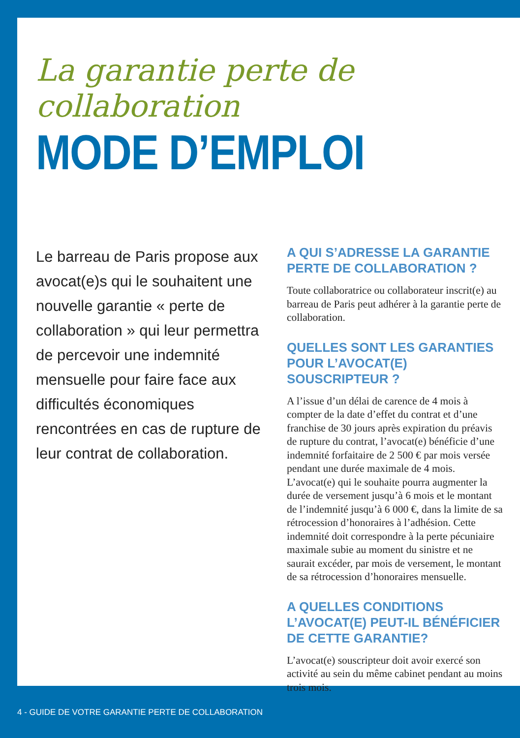La garantie perte de collaboration
MODE D’EMPLOI
Le barreau de Paris propose aux avocat(e)s qui le souhaitent une nouvelle garantie « perte de collaboration » qui leur permettra de percevoir une indemnité mensuelle pour faire face aux difficultés économiques rencontrées en cas de rupture de leur contrat de collaboration.
A QUI S’ADRESSE LA GARANTIE PERTE DE COLLABORATION ?
Toute collaboratrice ou collaborateur inscrit(e) au barreau de Paris peut adhérer à la garantie perte de collaboration.
QUELLES SONT LES GARANTIES POUR L’AVOCAT(E) SOUSCRIPTEUR ?
A l’issue d’un délai de carence de 4 mois à compter de la date d’effet du contrat et d’une franchise de 30 jours après expiration du préavis de rupture du contrat, l’avocat(e) bénéficie d’une indemnité forfaitaire de 2 500 € par mois versée pendant une durée maximale de 4 mois. L’avocat(e) qui le souhaite pourra augmenter la durée de versement jusqu’à 6 mois et le montant de l’indemnité jusqu’à 6 000 €, dans la limite de sa rétrocession d’honoraires à l’adhésion. Cette indemnité doit correspondre à la perte pécuniaire maximale subie au moment du sinistre et ne saurait excéder, par mois de versement, le montant de sa rétrocession d’honoraires mensuelle.
A QUELLES CONDITIONS L’AVOCAT(E) PEUT-IL BÉNÉFICIER DE CETTE GARANTIE?
L’avocat(e) souscripteur doit avoir exercé son activité au sein du même cabinet pendant au moins trois mois.
4 - GUIDE DE VOTRE GARANTIE PERTE DE COLLABORATION